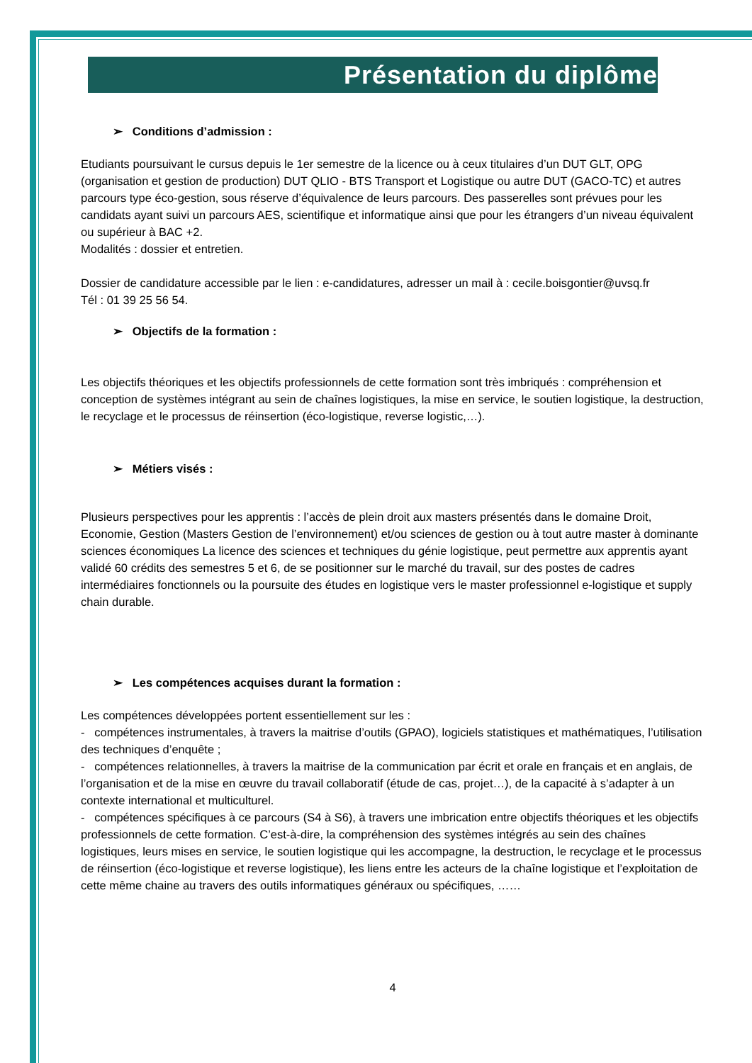Présentation du diplôme
➢ Conditions d’admission :
Etudiants poursuivant le cursus depuis le 1er semestre de la licence ou à ceux titulaires d’un DUT GLT, OPG (organisation et gestion de production) DUT QLIO - BTS Transport et Logistique ou autre DUT (GACO-TC) et autres parcours type éco-gestion, sous réserve d’équivalence de leurs parcours. Des passerelles sont prévues pour les candidats ayant suivi un parcours AES, scientifique et informatique ainsi que pour les étrangers d’un niveau équivalent ou supérieur à BAC +2.
Modalités : dossier et entretien.
Dossier de candidature accessible par le lien : e-candidatures, adresser un mail à : cecile.boisgontier@uvsq.fr
Tél : 01 39 25 56 54.
➢ Objectifs de la formation :
Les objectifs théoriques et les objectifs professionnels de cette formation sont très imbriqués : compréhension et conception de systèmes intégrant au sein de chaînes logistiques, la mise en service, le soutien logistique, la destruction, le recyclage et le processus de réinsertion (éco-logistique, reverse logistic,…).
➢ Métiers visés :
Plusieurs perspectives pour les apprentis : l’accès de plein droit aux masters présentés dans le domaine Droit, Economie, Gestion (Masters Gestion de l’environnement) et/ou sciences de gestion ou à tout autre master à dominante sciences économiques La licence des sciences et techniques du génie logistique, peut permettre aux apprentis ayant validé 60 crédits des semestres 5 et 6, de se positionner sur le marché du travail, sur des postes de cadres intermédiaires fonctionnels ou la poursuite des études en logistique vers le master professionnel e-logistique et supply chain durable.
➢ Les compétences acquises durant la formation :
Les compétences développées portent essentiellement sur les :
- compétences instrumentales, à travers la maitrise d’outils (GPAO), logiciels statistiques et mathématiques, l’utilisation des techniques d’enquête ;
- compétences relationnelles, à travers la maitrise de la communication par écrit et orale en français et en anglais, de l’organisation et de la mise en œuvre du travail collaboratif (étude de cas, projet…), de la capacité à s’adapter à un contexte international et multiculturel.
- compétences spécifiques à ce parcours (S4 à S6), à travers une imbrication entre objectifs théoriques et les objectifs professionnels de cette formation. C’est-à-dire, la compréhension des systèmes intégrés au sein des chaînes logistiques, leurs mises en service, le soutien logistique qui les accompagne, la destruction, le recyclage et le processus de réinsertion (éco-logistique et reverse logistique), les liens entre les acteurs de la chaîne logistique et l’exploitation de cette même chaine au travers des outils informatiques généraux ou spécifiques, ……
4